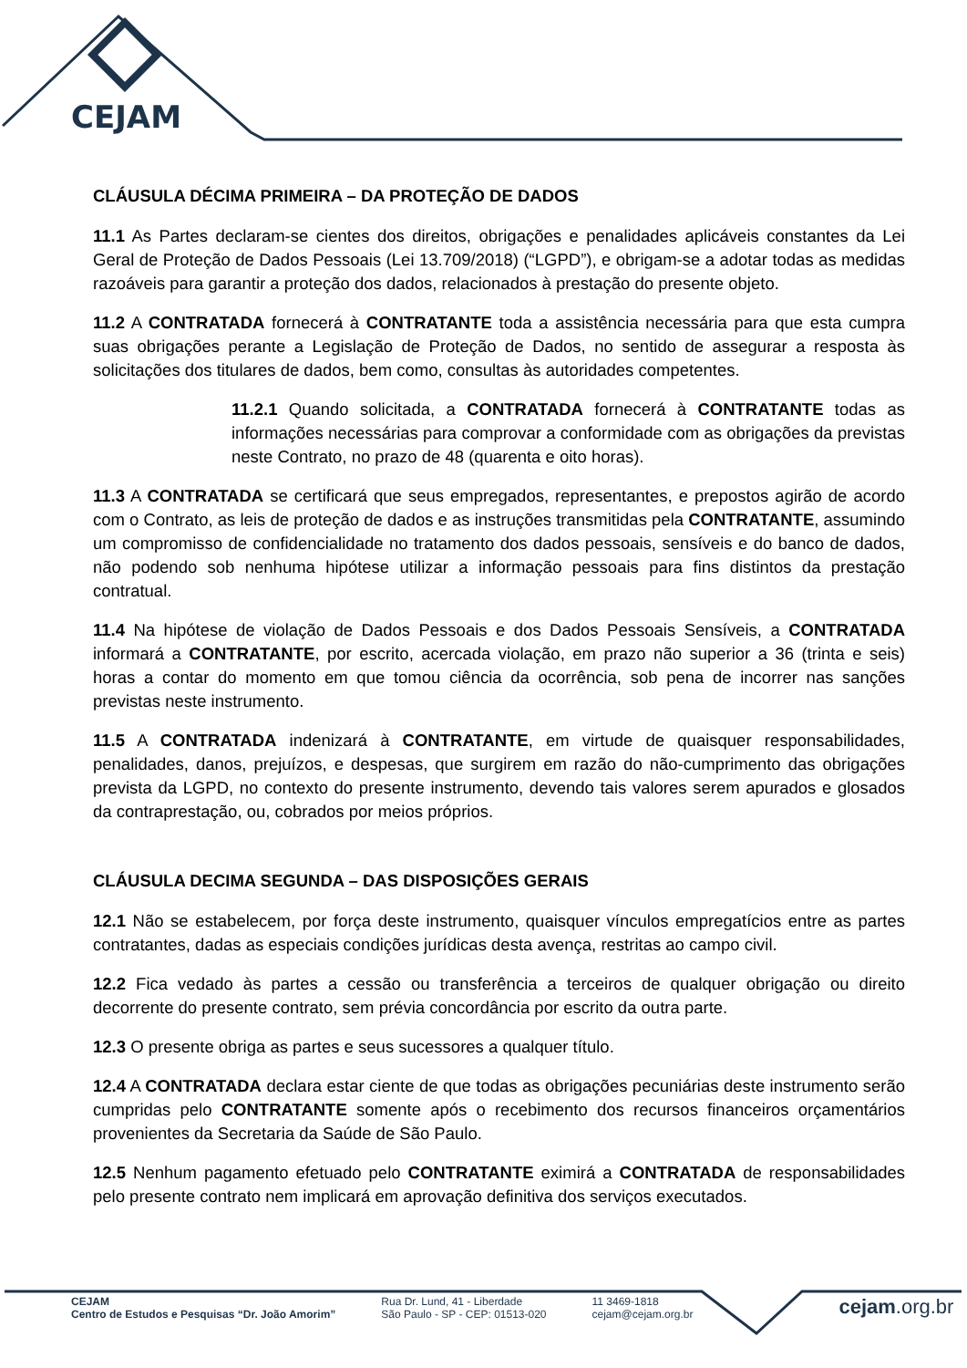CEJAM
CLÁUSULA DÉCIMA PRIMEIRA – DA PROTEÇÃO DE DADOS
11.1 As Partes declaram-se cientes dos direitos, obrigações e penalidades aplicáveis constantes da Lei Geral de Proteção de Dados Pessoais (Lei 13.709/2018) (“LGPD”), e obrigam-se a adotar todas as medidas razoáveis para garantir a proteção dos dados, relacionados à prestação do presente objeto.
11.2 A CONTRATADA fornecerá à CONTRATANTE toda a assistência necessária para que esta cumpra suas obrigações perante a Legislação de Proteção de Dados, no sentido de assegurar a resposta às solicitações dos titulares de dados, bem como, consultas às autoridades competentes.
11.2.1 Quando solicitada, a CONTRATADA fornecerá à CONTRATANTE todas as informações necessárias para comprovar a conformidade com as obrigações da previstas neste Contrato, no prazo de 48 (quarenta e oito horas).
11.3 A CONTRATADA se certificará que seus empregados, representantes, e prepostos agirão de acordo com o Contrato, as leis de proteção de dados e as instruções transmitidas pela CONTRATANTE, assumindo um compromisso de confidencialidade no tratamento dos dados pessoais, sensíveis e do banco de dados, não podendo sob nenhuma hipótese utilizar a informação pessoais para fins distintos da prestação contratual.
11.4 Na hipótese de violação de Dados Pessoais e dos Dados Pessoais Sensíveis, a CONTRATADA informará a CONTRATANTE, por escrito, acercada violação, em prazo não superior a 36 (trinta e seis) horas a contar do momento em que tomou ciência da ocorrência, sob pena de incorrer nas sanções previstas neste instrumento.
11.5 A CONTRATADA indenizará à CONTRATANTE, em virtude de quaisquer responsabilidades, penalidades, danos, prejuízos, e despesas, que surgirem em razão do não-cumprimento das obrigações prevista da LGPD, no contexto do presente instrumento, devendo tais valores serem apurados e glosados da contraprestação, ou, cobrados por meios próprios.
CLÁUSULA DECIMA SEGUNDA – DAS DISPOSIÇÕES GERAIS
12.1 Não se estabelecem, por força deste instrumento, quaisquer vínculos empregatícios entre as partes contratantes, dadas as especiais condições jurídicas desta avença, restritas ao campo civil.
12.2 Fica vedado às partes a cessão ou transferência a terceiros de qualquer obrigação ou direito decorrente do presente contrato, sem prévia concordância por escrito da outra parte.
12.3 O presente obriga as partes e seus sucessores a qualquer título.
12.4 A CONTRATADA declara estar ciente de que todas as obrigações pecuniárias deste instrumento serão cumpridas pelo CONTRATANTE somente após o recebimento dos recursos financeiros orçamentários provenientes da Secretaria da Saúde de São Paulo.
12.5 Nenhum pagamento efetuado pelo CONTRATANTE eximirá a CONTRATADA de responsabilidades pelo presente contrato nem implicará em aprovação definitiva dos serviços executados.
CEJAM
Centro de Estudos e Pesquisas “Dr. João Amorim”
Rua Dr. Lund, 41 - Liberdade
São Paulo - SP - CEP: 01513-020
11 3469-1818
cejam@cejam.org.br
cejam.org.br